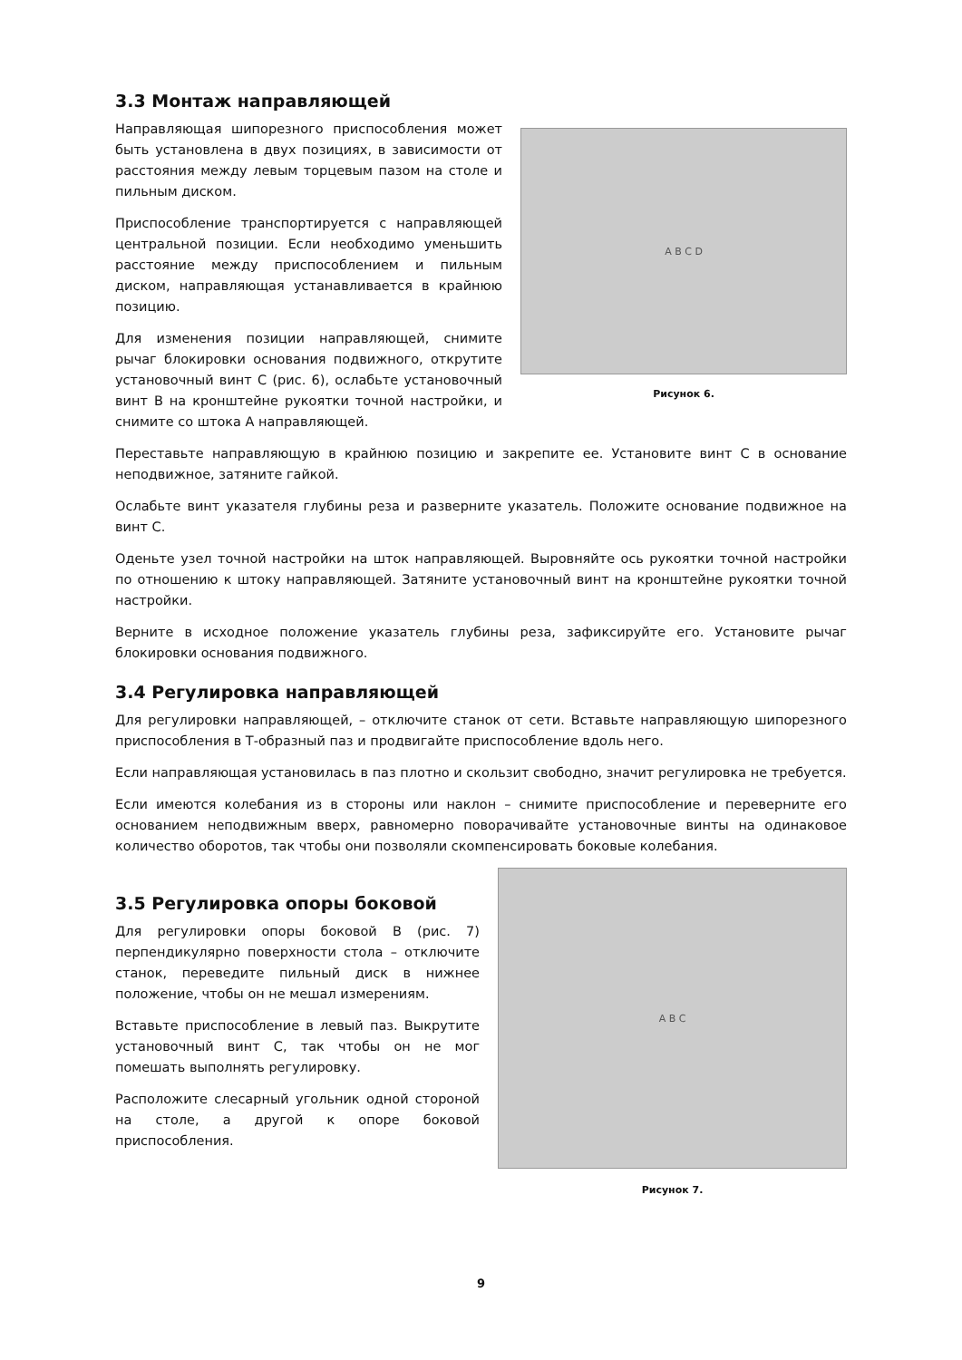3.3 Монтаж направляющей
Направляющая шипорезного приспособления может быть установлена в двух позициях, в зависимости от расстояния между левым торцевым пазом на столе и пильным диском.
Приспособление транспортируется с направляющей центральной позиции. Если необходимо уменьшить расстояние между приспособлением и пильным диском, направляющая устанавливается в крайнюю позицию.
Для изменения позиции направляющей, снимите рычаг блокировки основания подвижного, открутите установочный винт С (рис. 6), ослабьте установочный винт В на кронштейне рукоятки точной настройки, и снимите со штока А направляющей.
A B C D
Рисунок 6.
Переставьте направляющую в крайнюю позицию и закрепите ее. Установите винт С в основание неподвижное, затяните гайкой.
Ослабьте винт указателя глубины реза и разверните указатель. Положите основание подвижное на винт С.
Оденьте узел точной настройки на шток направляющей. Выровняйте ось рукоятки точной настройки по отношению к штоку направляющей. Затяните установочный винт на кронштейне рукоятки точной настройки.
Верните в исходное положение указатель глубины реза, зафиксируйте его. Установите рычаг блокировки основания подвижного.
3.4 Регулировка направляющей
Для регулировки направляющей, – отключите станок от сети. Вставьте направляющую шипорезного приспособления в Т-образный паз и продвигайте приспособление вдоль него.
Если направляющая установилась в паз плотно и скользит свободно, значит регулировка не требуется.
Если имеются колебания из в стороны или наклон – снимите приспособление и переверните его основанием неподвижным вверх, равномерно поворачивайте установочные винты на одинаковое количество оборотов, так чтобы они позволяли скомпенсировать боковые колебания.
3.5 Регулировка опоры боковой
Для регулировки опоры боковой В (рис. 7) перпендикулярно поверхности стола – отключите станок, переведите пильный диск в нижнее положение, чтобы он не мешал измерениям.
Вставьте приспособление в левый паз. Выкрутите установочный винт С, так чтобы он не мог помешать выполнять регулировку.
Расположите слесарный угольник одной стороной на столе, а другой к опоре боковой приспособления.
A B C
Рисунок 7.
9